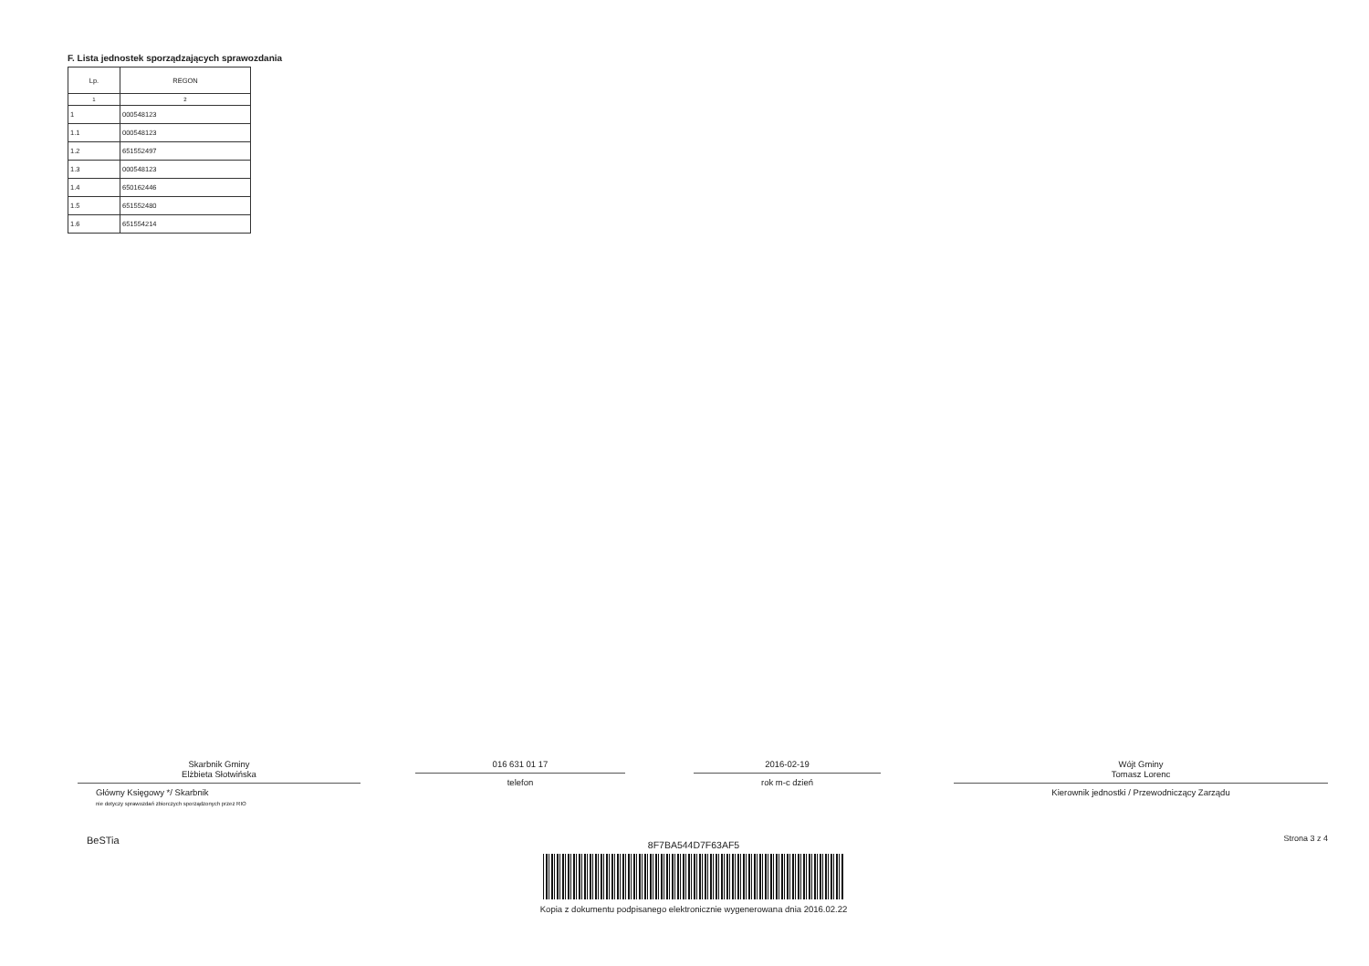F. Lista jednostek sporządzających sprawozdania
| Lp. | REGON |
| --- | --- |
| 1 | 2 |
| 1 | 000548123 |
| 1.1 | 000548123 |
| 1.2 | 651552497 |
| 1.3 | 000548123 |
| 1.4 | 650162446 |
| 1.5 | 651552480 |
| 1.6 | 651554214 |
Skarbnik Gminy
Elżbieta Słotwińska
Główny Księgowy */ Skarbnik
nie dotyczy sprawozdań zbiorczych sporządzonych przez RIO
BeSTia
016 631 01 17
telefon
2016-02-19
rok m-c dzień
Wójt Gminy
Tomasz Lorenc
Kierownik jednostki / Przewodniczący Zarządu
Strona 3 z 4
8F7BA544D7F63AF5
Kopia z dokumentu podpisanego elektronicznie wygenerowana dnia 2016.02.22